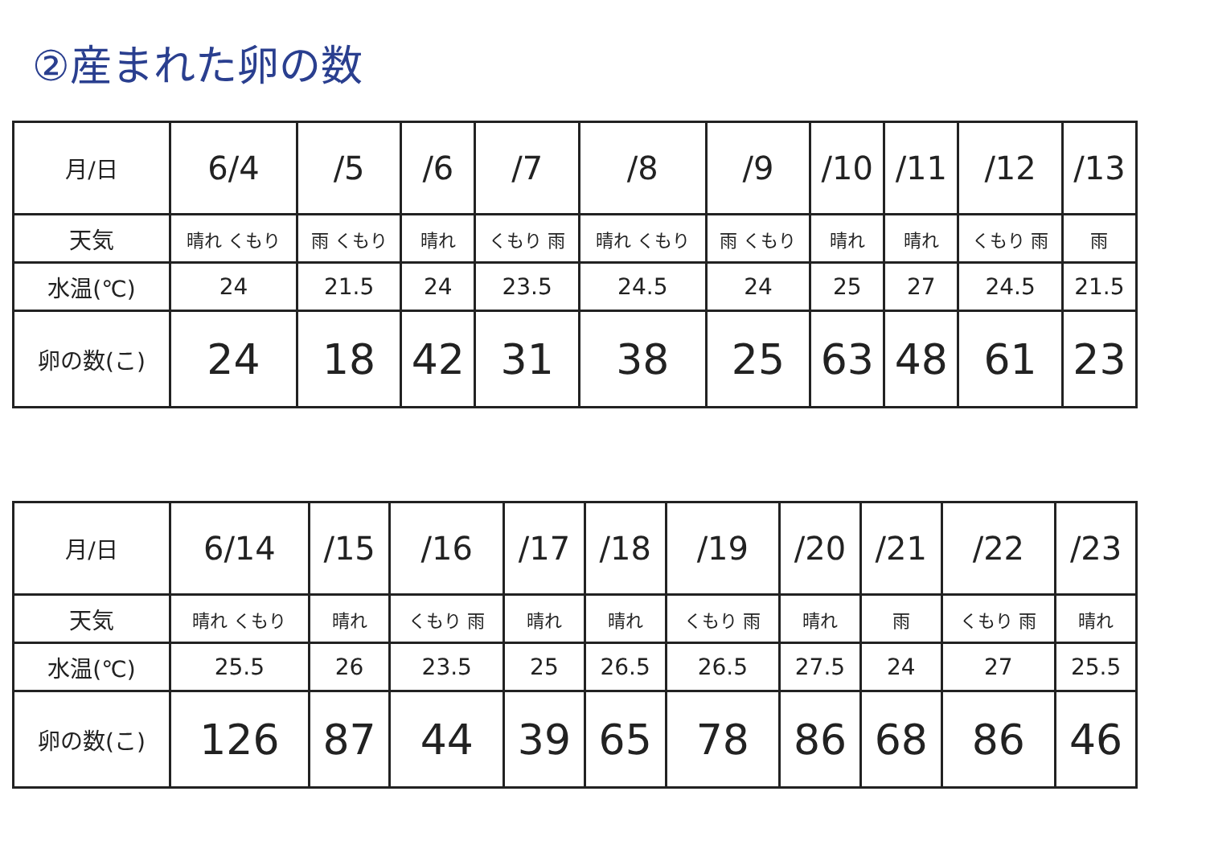②産まれた卵の数
| 月/日 | 6/4 | /5 | /6 | /7 | /8 | /9 | /10 | /11 | /12 | /13 |
| 天気 | 晴れ くもり | 雨 くもり | 晴れ | くもり 雨 | 晴れ くもり | 雨 くもり | 晴れ | 晴れ | くもり 雨 | 雨 |
| 水温(℃) | 24 | 21.5 | 24 | 23.5 | 24.5 | 24 | 25 | 27 | 24.5 | 21.5 |
| 卵の数(こ) | 24 | 18 | 42 | 31 | 38 | 25 | 63 | 48 | 61 | 23 |
| 月/日 | 6/14 | /15 | /16 | /17 | /18 | /19 | /20 | /21 | /22 | /23 |
| 天気 | 晴れ くもり | 晴れ | くもり 雨 | 晴れ | 晴れ | くもり 雨 | 晴れ | 雨 | くもり 雨 | 晴れ |
| 水温(℃) | 25.5 | 26 | 23.5 | 25 | 26.5 | 26.5 | 27.5 | 24 | 27 | 25.5 |
| 卵の数(こ) | 126 | 87 | 44 | 39 | 65 | 78 | 86 | 68 | 86 | 46 |